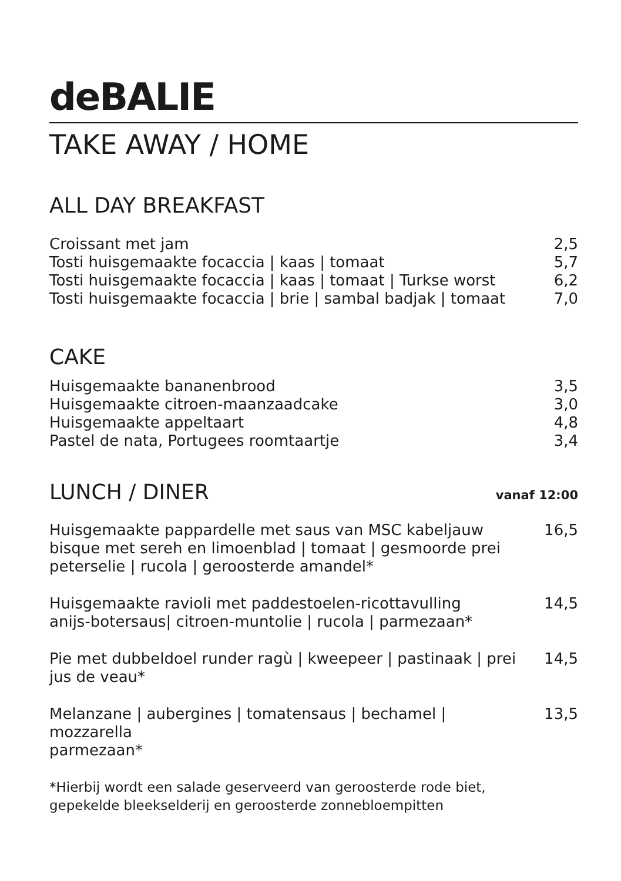deBALIE
TAKE AWAY / HOME
ALL DAY BREAKFAST
Croissant met jam 2,5
Tosti huisgemaakte focaccia | kaas | tomaat
5,7
Tosti huisgemaakte focaccia | kaas | tomaat | Turkse worst
6,2
Tosti huisgemaakte focaccia | brie | sambal badjak | tomaat
7,0
CAKE
Huisgemaakte bananenbrood 3,5
Huisgemaakte citroen-maanzaadcake
3,0
Huisgemaakte appeltaart 4,8
Pastel de nata, Portugees roomtaartje
3,4
LUNCH / DINER vanaf 12:00
Huisgemaakte pappardelle met saus van MSC kabeljauw
bisque met sereh en limoenblad | tomaat | gesmoorde prei
peterselie | rucola | geroosterde amandel*
16,5
Huisgemaakte ravioli met paddestoelen-ricottavulling
anijs-botersaus| citroen-muntolie | rucola | parmezaan*
14,5
Pie met dubbeldoel runder ragù | kweepeer | pastinaak | prei
jus de veau*
14,5
Melanzane | aubergines | tomatensaus | bechamel | mozzarella
parmezaan*
13,5
*Hierbij wordt een salade geserveerd van geroosterde rode biet,
gepekelde bleekselderij en geroosterde zonnebloempitten